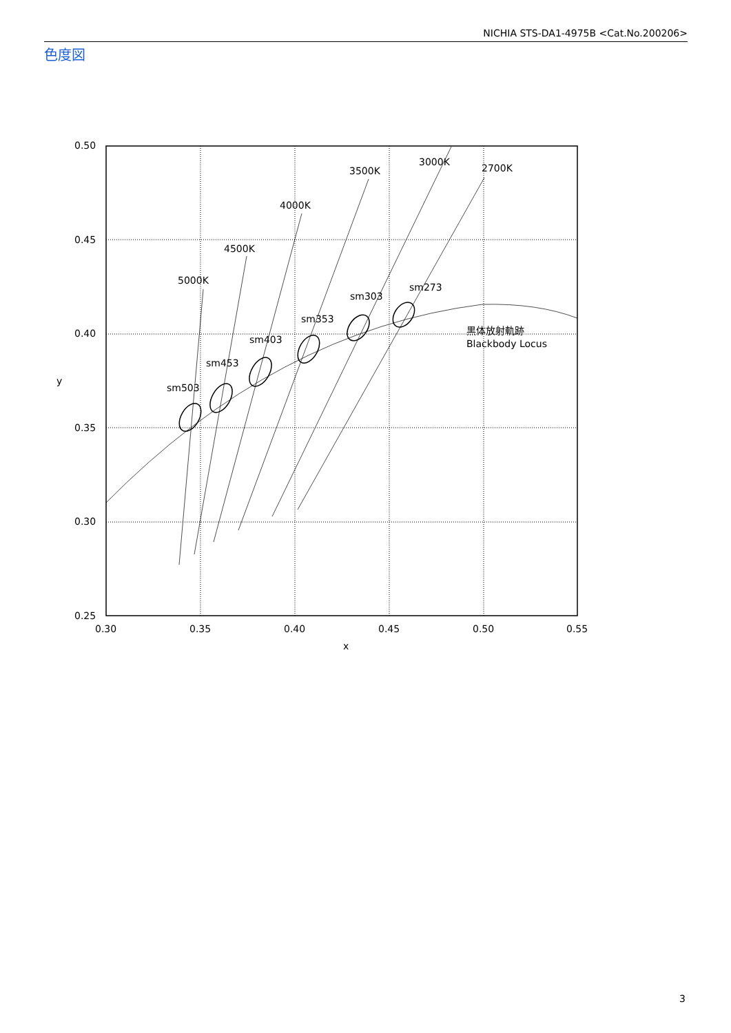NICHIA STS-DA1-4975B <Cat.No.200206>
色度図
0.50
0.45
0.40
0.35
0.30
0.25
0.30
0.35
0.40
0.45
0.50
0.55
x
y
5000K
4500K
4000K
3500K
3000K
2700K
sm503
sm453
sm403
sm353
sm303
sm273
黒体放射軌跡
Blackbody Locus
3